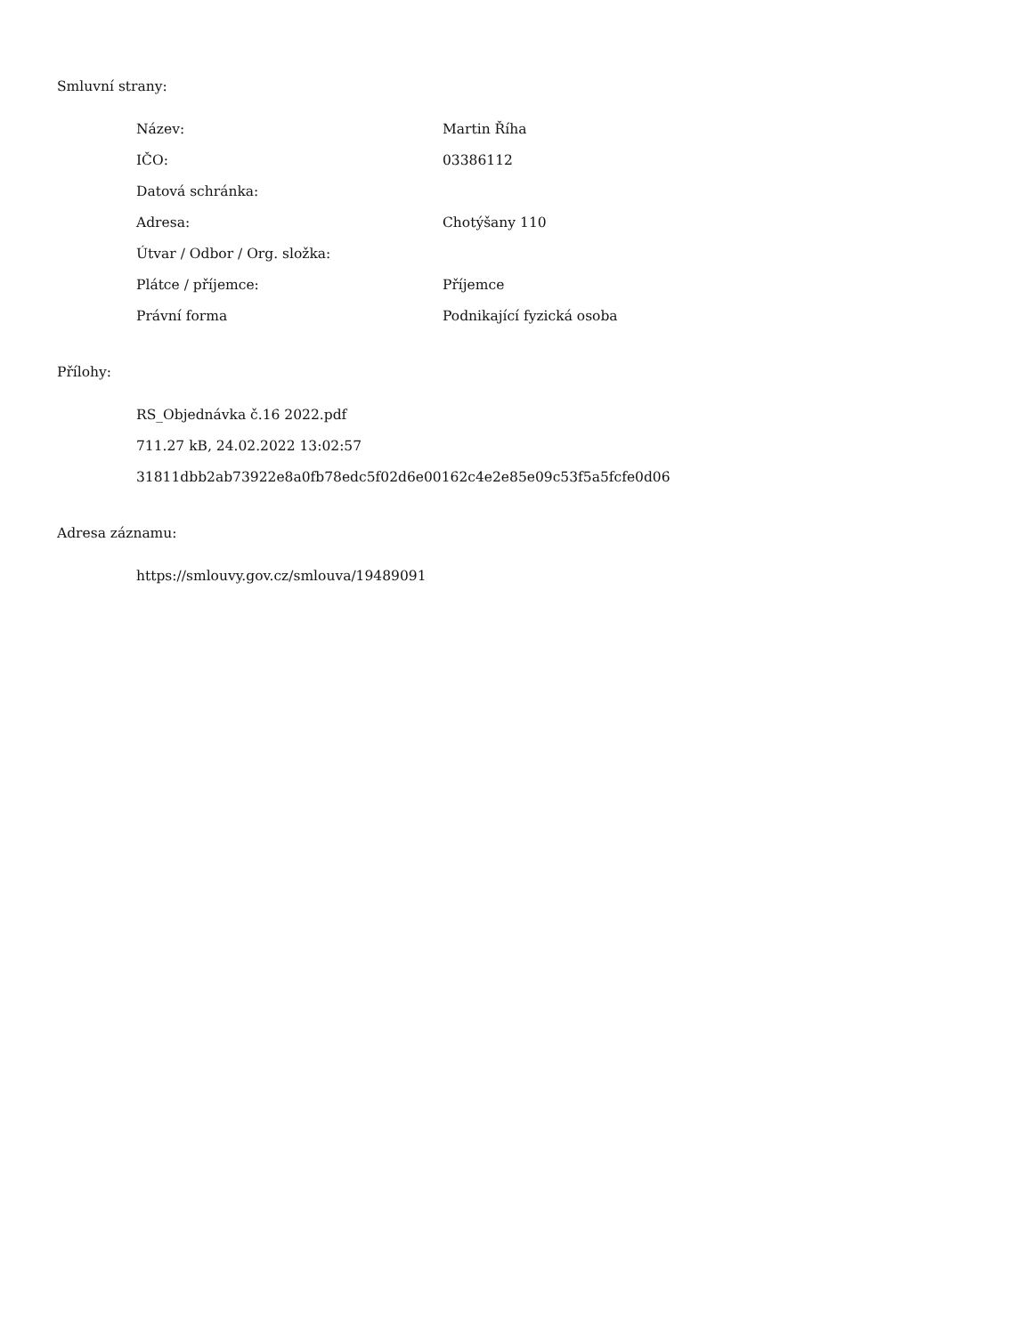Smluvní strany:
| Název: | Martin Říha |
| IČO: | 03386112 |
| Datová schránka: | |
| Adresa: | Chotýšany 110 |
| Útvar / Odbor / Org. složka: | |
| Plátce / příjemce: | Příjemce |
| Právní forma | Podnikající fyzická osoba |
Přílohy:
RS_Objednávka č.16 2022.pdf
711.27 kB, 24.02.2022 13:02:57
31811dbb2ab73922e8a0fb78edc5f02d6e00162c4e2e85e09c53f5a5fcfe0d06
Adresa záznamu:
https://smlouvy.gov.cz/smlouva/19489091